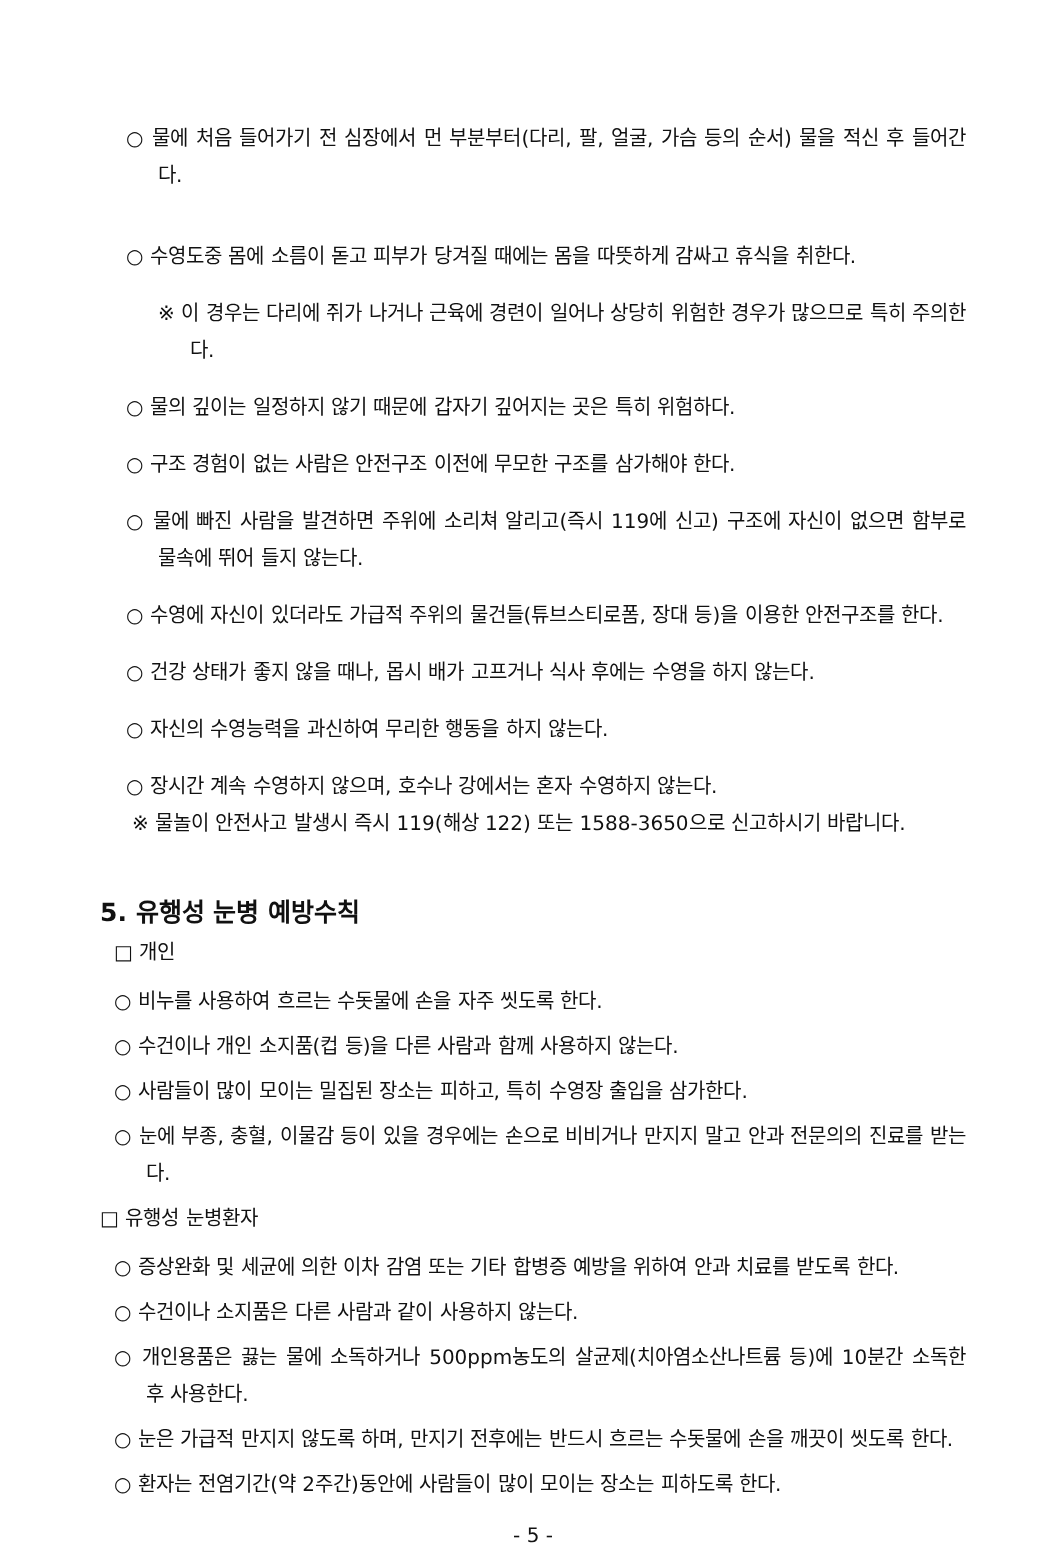○ 물에 처음 들어가기 전 심장에서 먼 부분부터(다리, 팔, 얼굴, 가슴 등의 순서) 물을 적신 후 들어간다.
○ 수영도중 몸에 소름이 돋고 피부가 당겨질 때에는 몸을 따뜻하게 감싸고 휴식을 취한다.
※ 이 경우는 다리에 쥐가 나거나 근육에 경련이 일어나 상당히 위험한 경우가 많으므로 특히 주의한다.
○ 물의 깊이는 일정하지 않기 때문에 갑자기 깊어지는 곳은 특히 위험하다.
○ 구조 경험이 없는 사람은 안전구조 이전에 무모한 구조를 삼가해야 한다.
○ 물에 빠진 사람을 발견하면 주위에 소리쳐 알리고(즉시 119에 신고) 구조에 자신이 없으면 함부로 물속에 뛰어 들지 않는다.
○ 수영에 자신이 있더라도 가급적 주위의 물건들(튜브스티로폼, 장대 등)을 이용한 안전구조를 한다.
○ 건강 상태가 좋지 않을 때나, 몹시 배가 고프거나 식사 후에는 수영을 하지 않는다.
○ 자신의 수영능력을 과신하여 무리한 행동을 하지 않는다.
○ 장시간 계속 수영하지 않으며, 호수나 강에서는 혼자 수영하지 않는다.
※ 물놀이 안전사고 발생시 즉시 119(해상 122) 또는 1588-3650으로 신고하시기 바랍니다.
5. 유행성 눈병 예방수칙
□ 개인
○ 비누를 사용하여 흐르는 수돗물에 손을 자주 씻도록 한다.
○ 수건이나 개인 소지품(컵 등)을 다른 사람과 함께 사용하지 않는다.
○ 사람들이 많이 모이는 밀집된 장소는 피하고, 특히 수영장 출입을 삼가한다.
○ 눈에 부종, 충혈, 이물감 등이 있을 경우에는 손으로 비비거나 만지지 말고 안과 전문의의 진료를 받는다.
□ 유행성 눈병환자
○ 증상완화 및 세균에 의한 이차 감염 또는 기타 합병증 예방을 위하여 안과 치료를 받도록 한다.
○ 수건이나 소지품은 다른 사람과 같이 사용하지 않는다.
○ 개인용품은 끓는 물에 소독하거나 500ppm농도의 살균제(치아염소산나트륨 등)에 10분간 소독한 후 사용한다.
○ 눈은 가급적 만지지 않도록 하며, 만지기 전후에는 반드시 흐르는 수돗물에 손을 깨끗이 씻도록 한다.
○ 환자는 전염기간(약 2주간)동안에 사람들이 많이 모이는 장소는 피하도록 한다.
- 5 -